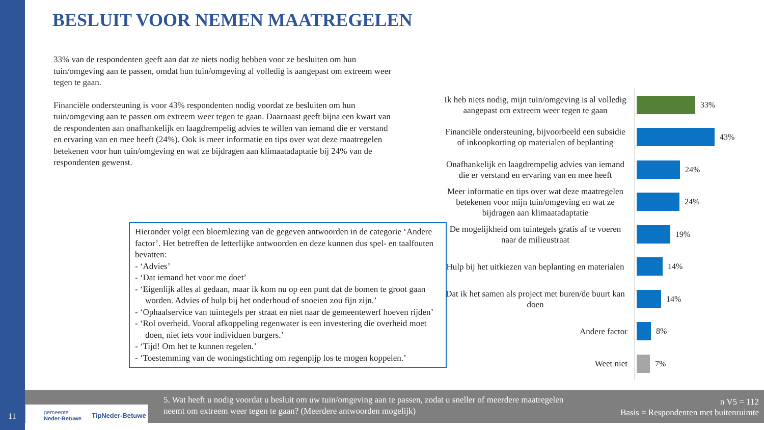BESLUIT VOOR NEMEN MAATREGELEN
33% van de respondenten geeft aan dat ze niets nodig hebben voor ze besluiten om hun tuin/omgeving aan te passen, omdat hun tuin/omgeving al volledig is aangepast om extreem weer tegen te gaan.
Financiële ondersteuning is voor 43% respondenten nodig voordat ze besluiten om hun tuin/omgeving aan te passen om extreem weer tegen te gaan. Daarnaast geeft bijna een kwart van de respondenten aan onafhankelijk en laagdrempelig advies te willen van iemand die er verstand en ervaring van en mee heeft (24%). Ook is meer informatie en tips over wat deze maatregelen betekenen voor hun tuin/omgeving en wat ze bijdragen aan klimaatadaptatie bij 24% van de respondenten gewenst.
Hieronder volgt een bloemlezing van de gegeven antwoorden in de categorie ‘Andere factor’. Het betreffen de letterlijke antwoorden en deze kunnen dus spel- en taalfouten bevatten:
- ‘Advies’
- ‘Dat iemand het voor me doet’
- ‘Eigenlijk alles al gedaan, maar ik kom nu op een punt dat de bomen te groot gaan worden. Advies of hulp bij het onderhoud of snoeien zou fijn zijn.’
- ‘Ophaalservice van tuintegels per straat en niet naar de gemeentewerf hoeven rijden’
- ‘Rol overheid. Vooral afkoppeling regenwater is een investering die overheid moet doen, niet iets voor individuen burgers.’
- ‘Tijd! Om het te kunnen regelen.’
- ‘Toestemming van de woningstichting om regenpijp los te mogen koppelen.’
Ik heb niets nodig, mijn tuin/omgeving is al volledig aangepast om extreem weer tegen te gaan
33%
Financiële ondersteuning, bijvoorbeeld een subsidie of inkoopkorting op materialen of beplanting
43%
Onafhankelijk en laagdrempelig advies van iemand die er verstand en ervaring van en mee heeft
24%
Meer informatie en tips over wat deze maatregelen betekenen voor mijn tuin/omgeving en wat ze bijdragen aan klimaatadaptatie
24%
De mogelijkheid om tuintegels gratis af te voeren naar de milieustraat
19%
Hulp bij het uitkiezen van beplanting en materialen
14%
Dat ik het samen als project met buren/de buurt kan doen
14%
Andere factor
8%
Weet niet
7%
5. Wat heeft u nodig voordat u besluit om uw tuin/omgeving aan te passen, zodat u sneller of meerdere maatregelen neemt om extreem weer tegen te gaan? (Meerdere antwoorden mogelijk)
n V5 = 112
Basis = Respondenten met buitenruimte
gemeente
Neder-Betuwe TipNeder-Betuwe
11